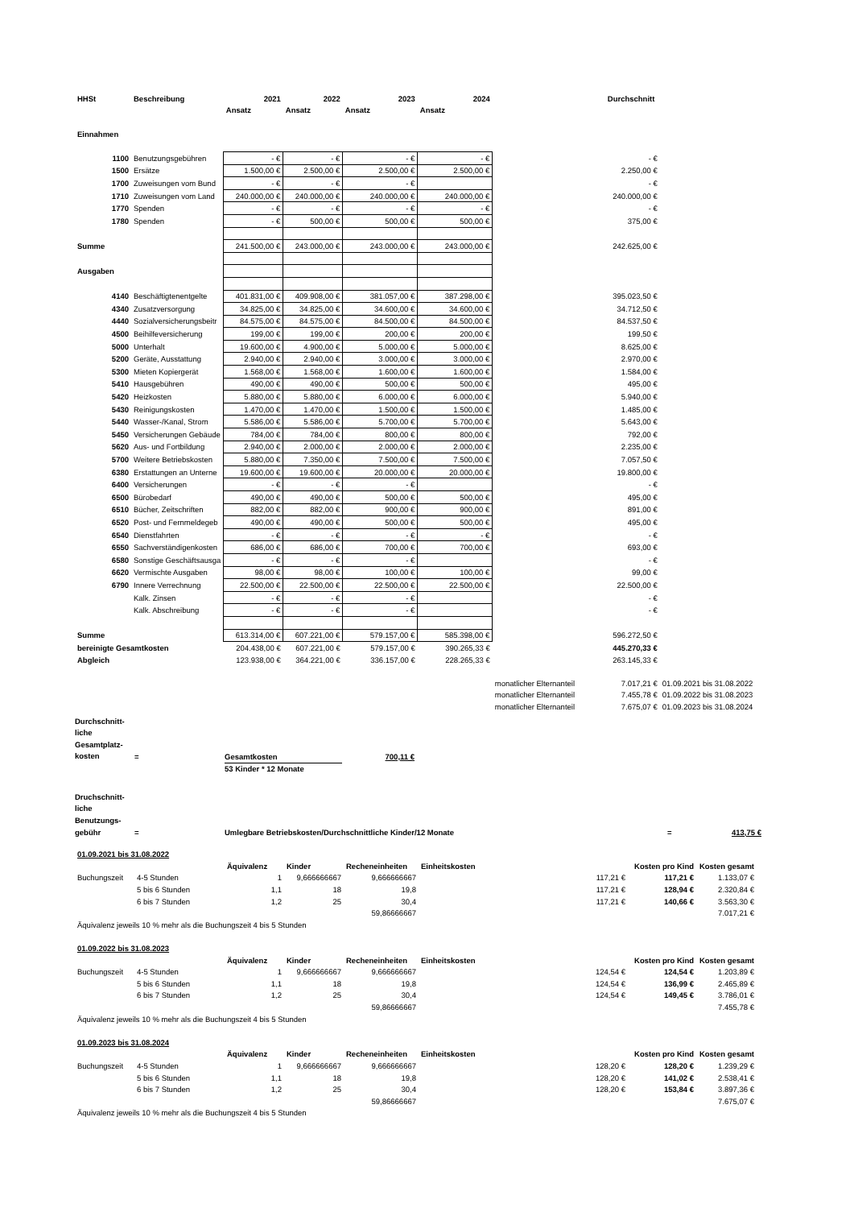| HHSt | Beschreibung | 2021 | 2022 | 2023 | 2024 | | Durchschnitt | |
| | | Ansatz | Ansatz | Ansatz | Ansatz | | | |
| Einnahmen | | | | | | | | |
| 1100 | Benutzungsgebühren | - € | - € | - € | - € | | - € | |
| 1500 | Ersätze | 1.500,00 € | 2.500,00 € | 2.500,00 € | 2.500,00 € | | 2.250,00 € | |
| 1700 | Zuweisungen vom Bund | - € | - € | - € | | | - € | |
| 1710 | Zuweisungen vom Land | 240.000,00 € | 240.000,00 € | 240.000,00 € | 240.000,00 € | | 240.000,00 € | |
| 1770 | Spenden | - € | - € | - € | - € | | - € | |
| 1780 | Spenden | - € | 500,00 € | 500,00 € | 500,00 € | | 375,00 € | |
| Summe | | 241.500,00 € | 243.000,00 € | 243.000,00 € | 243.000,00 € | | 242.625,00 € | |
| Ausgaben | | | | | | | | |
| 4140 | Beschäftigtenentgelte | 401.831,00 € | 409.908,00 € | 381.057,00 € | 387.298,00 € | | 395.023,50 € | |
| 4340 | Zusatzversorgung | 34.825,00 € | 34.825,00 € | 34.600,00 € | 34.600,00 € | | 34.712,50 € | |
| 4440 | Sozialversicherungsbeitr | 84.575,00 € | 84.575,00 € | 84.500,00 € | 84.500,00 € | | 84.537,50 € | |
| 4500 | Beihilfeversicherung | 199,00 € | 199,00 € | 200,00 € | 200,00 € | | 199,50 € | |
| 5000 | Unterhalt | 19.600,00 € | 4.900,00 € | 5.000,00 € | 5.000,00 € | | 8.625,00 € | |
| 5200 | Geräte, Ausstattung | 2.940,00 € | 2.940,00 € | 3.000,00 € | 3.000,00 € | | 2.970,00 € | |
| 5300 | Mieten Kopiergerät | 1.568,00 € | 1.568,00 € | 1.600,00 € | 1.600,00 € | | 1.584,00 € | |
| 5410 | Hausgebühren | 490,00 € | 490,00 € | 500,00 € | 500,00 € | | 495,00 € | |
| 5420 | Heizkosten | 5.880,00 € | 5.880,00 € | 6.000,00 € | 6.000,00 € | | 5.940,00 € | |
| 5430 | Reinigungskosten | 1.470,00 € | 1.470,00 € | 1.500,00 € | 1.500,00 € | | 1.485,00 € | |
| 5440 | Wasser-/Kanal, Strom | 5.586,00 € | 5.586,00 € | 5.700,00 € | 5.700,00 € | | 5.643,00 € | |
| 5450 | Versicherungen Gebäude | 784,00 € | 784,00 € | 800,00 € | 800,00 € | | 792,00 € | |
| 5620 | Aus- und Fortbildung | 2.940,00 € | 2.000,00 € | 2.000,00 € | 2.000,00 € | | 2.235,00 € | |
| 5700 | Weitere Betriebskosten | 5.880,00 € | 7.350,00 € | 7.500,00 € | 7.500,00 € | | 7.057,50 € | |
| 6380 | Erstattungen an Unterne | 19.600,00 € | 19.600,00 € | 20.000,00 € | 20.000,00 € | | 19.800,00 € | |
| 6400 | Versicherungen | - € | - € | - € | | | - € | |
| 6500 | Bürobedarf | 490,00 € | 490,00 € | 500,00 € | 500,00 € | | 495,00 € | |
| 6510 | Bücher, Zeitschriften | 882,00 € | 882,00 € | 900,00 € | 900,00 € | | 891,00 € | |
| 6520 | Post- und Fernmeldegeb | 490,00 € | 490,00 € | 500,00 € | 500,00 € | | 495,00 € | |
| 6540 | Dienstfahrten | - € | - € | - € | - € | | - € | |
| 6550 | Sachverständigenkosten | 686,00 € | 686,00 € | 700,00 € | 700,00 € | | 693,00 € | |
| 6580 | Sonstige Geschäftsausga | - € | - € | - € | | | - € | |
| 6620 | Vermischte Ausgaben | 98,00 € | 98,00 € | 100,00 € | 100,00 € | | 99,00 € | |
| 6790 | Innere Verrechnung | 22.500,00 € | 22.500,00 € | 22.500,00 € | 22.500,00 € | | 22.500,00 € | |
| | Kalk. Zinsen | - € | - € | - € | | | - € | |
| | Kalk. Abschreibung | - € | - € | - € | | | - € | |
| Summe | | 613.314,00 € | 607.221,00 € | 579.157,00 € | 585.398,00 € | | 596.272,50 € | |
| bereinigte Gesamtkosten | | 204.438,00 € | 607.221,00 € | 579.157,00 € | 390.265,33 € | | 445.270,33 € | |
| Abgleich | | 123.938,00 € | 364.221,00 € | 336.157,00 € | 228.265,33 € | | 263.145,33 € | |
| | | | | | | monatlicher Elternanteil | 7.017,21 € | 01.09.2021 bis 31.08.2022 |
| | | | | | | monatlicher Elternanteil | 7.455,78 € | 01.09.2022 bis 31.08.2023 |
| | | | | | | monatlicher Elternanteil | 7.675,07 € | 01.09.2023 bis 31.08.2024 |
Durchschnitt-
liche
Gesamtplatz-
kosten
= Gesamtkosten 700,11 €
53 Kinder * 12 Monate
Druchschnitt-
liche
Benutzungs-
gebühr
= Umlegbare Betriebskosten/Durchschnittliche Kinder/12 Monate = 413,75 €
| 01.09.2021 bis 31.08.2022 | | | | | | | | |
| | | Äquivalenz | Kinder | Recheneinheiten | Einheitskosten | | Kosten pro Kind | Kosten gesamt |
| Buchungszeit | 4-5 Stunden | 1 | 9,666666667 | 9,666666667 | | 117,21 € | 117,21 € | 1.133,07 € |
| | 5 bis 6 Stunden | 1,1 | 18 | 19,8 | | 117,21 € | 128,94 € | 2.320,84 € |
| | 6 bis 7 Stunden | 1,2 | 25 | 30,4 | | 117,21 € | 140,66 € | 3.563,30 € |
| | | | | 59,86666667 | | | | 7.017,21 € |
| Äquivalenz jeweils 10 % mehr als die Buchungszeit 4 bis 5 Stunden | | | | | | | | |
| 01.09.2022 bis 31.08.2023 | | | | | | | | |
| | | Äquivalenz | Kinder | Recheneinheiten | Einheitskosten | | Kosten pro Kind | Kosten gesamt |
| Buchungszeit | 4-5 Stunden | 1 | 9,666666667 | 9,666666667 | | 124,54 € | 124,54 € | 1.203,89 € |
| | 5 bis 6 Stunden | 1,1 | 18 | 19,8 | | 124,54 € | 136,99 € | 2.465,89 € |
| | 6 bis 7 Stunden | 1,2 | 25 | 30,4 | | 124,54 € | 149,45 € | 3.786,01 € |
| | | | | 59,86666667 | | | | 7.455,78 € |
| Äquivalenz jeweils 10 % mehr als die Buchungszeit 4 bis 5 Stunden | | | | | | | | |
| 01.09.2023 bis 31.08.2024 | | | | | | | | |
| | | Äquivalenz | Kinder | Recheneinheiten | Einheitskosten | | Kosten pro Kind | Kosten gesamt |
| Buchungszeit | 4-5 Stunden | 1 | 9,666666667 | 9,666666667 | | 128,20 € | 128,20 € | 1.239,29 € |
| | 5 bis 6 Stunden | 1,1 | 18 | 19,8 | | 128,20 € | 141,02 € | 2.538,41 € |
| | 6 bis 7 Stunden | 1,2 | 25 | 30,4 | | 128,20 € | 153,84 € | 3.897,36 € |
| | | | | 59,86666667 | | | | 7.675,07 € |
| Äquivalenz jeweils 10 % mehr als die Buchungszeit 4 bis 5 Stunden | | | | | | | | |